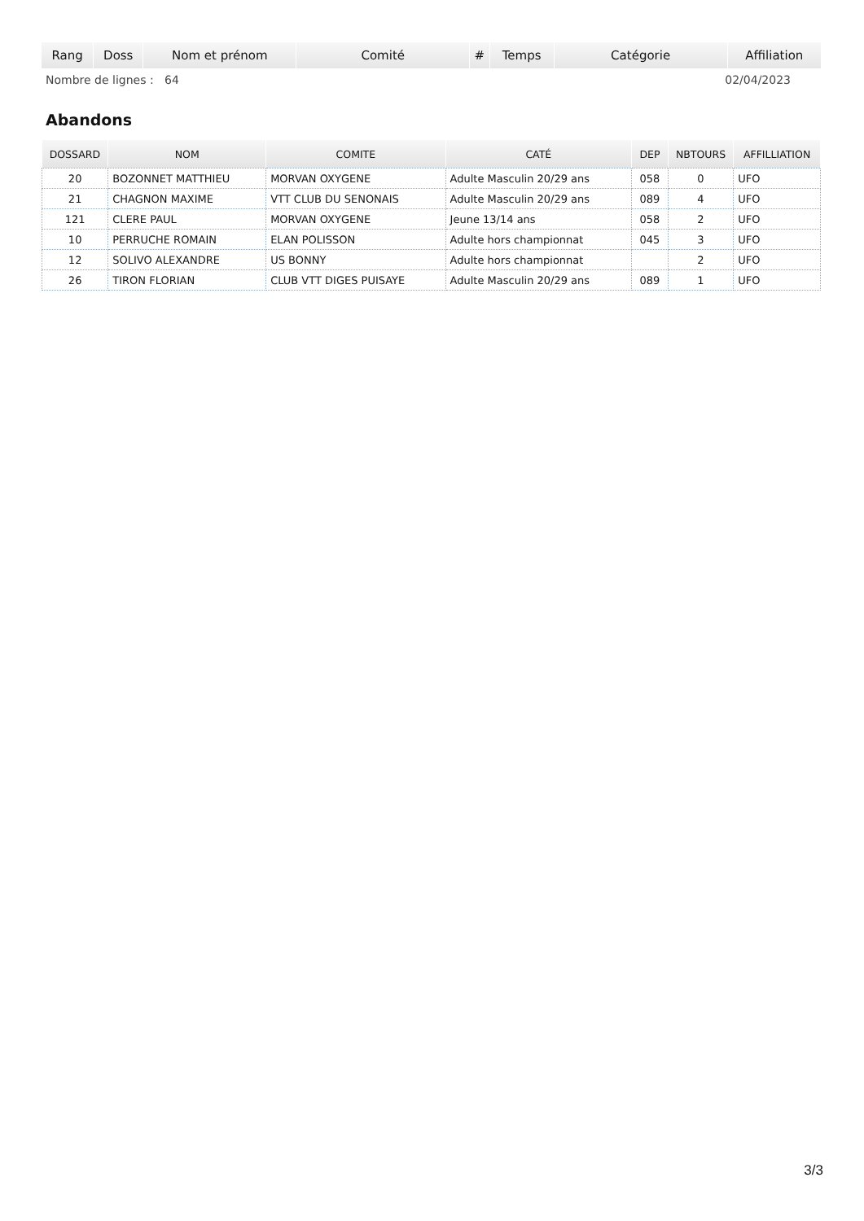| Rang | Doss | Nom et prénom | Comité | # | Temps | Catégorie | Affiliation |
| --- | --- | --- | --- | --- | --- | --- | --- |
Nombre de lignes : 64 02/04/2023
Abandons
| DOSSARD | NOM | COMITE | CATÉ | DEP | NBTOURS | AFFILLIATION |
| --- | --- | --- | --- | --- | --- | --- |
| 20 | BOZONNET MATTHIEU | MORVAN OXYGENE | Adulte Masculin 20/29 ans | 058 | 0 | UFO |
| 21 | CHAGNON MAXIME | VTT CLUB DU SENONAIS | Adulte Masculin 20/29 ans | 089 | 4 | UFO |
| 121 | CLERE PAUL | MORVAN OXYGENE | Jeune 13/14 ans | 058 | 2 | UFO |
| 10 | PERRUCHE ROMAIN | ELAN POLISSON | Adulte hors championnat | 045 | 3 | UFO |
| 12 | SOLIVO ALEXANDRE | US BONNY | Adulte hors championnat | | 2 | UFO |
| 26 | TIRON FLORIAN | CLUB VTT DIGES PUISAYE | Adulte Masculin 20/29 ans | 089 | 1 | UFO |
3/3